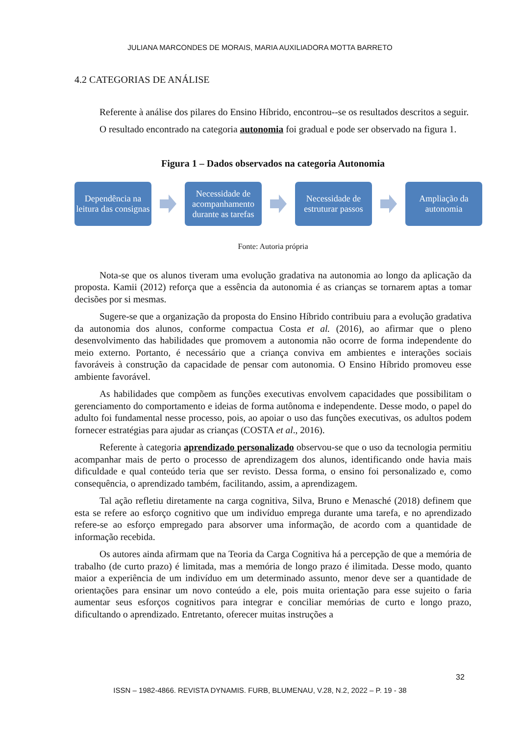JULIANA MARCONDES DE MORAIS, MARIA AUXILIADORA MOTTA BARRETO
4.2 CATEGORIAS DE ANÁLISE
Referente à análise dos pilares do Ensino Híbrido, encontrou--se os resultados descritos a seguir.
O resultado encontrado na categoria autonomia foi gradual e pode ser observado na figura 1.
Figura 1 – Dados observados na categoria Autonomia
Dependência na leitura das consignas
Necessidade de acompanhamento durante as tarefas
Necessidade de estruturar passos
Ampliação da autonomia
Fonte: Autoria própria
Nota-se que os alunos tiveram uma evolução gradativa na autonomia ao longo da aplicação da proposta. Kamii (2012) reforça que a essência da autonomia é as crianças se tornarem aptas a tomar decisões por si mesmas.
Sugere-se que a organização da proposta do Ensino Híbrido contribuiu para a evolução gradativa da autonomia dos alunos, conforme compactua Costa et al. (2016), ao afirmar que o pleno desenvolvimento das habilidades que promovem a autonomia não ocorre de forma independente do meio externo. Portanto, é necessário que a criança conviva em ambientes e interações sociais favoráveis à construção da capacidade de pensar com autonomia. O Ensino Híbrido promoveu esse ambiente favorável.
As habilidades que compõem as funções executivas envolvem capacidades que possibilitam o gerenciamento do comportamento e ideias de forma autônoma e independente. Desse modo, o papel do adulto foi fundamental nesse processo, pois, ao apoiar o uso das funções executivas, os adultos podem fornecer estratégias para ajudar as crianças (COSTA et al., 2016).
Referente à categoria aprendizado personalizado observou-se que o uso da tecnologia permitiu acompanhar mais de perto o processo de aprendizagem dos alunos, identificando onde havia mais dificuldade e qual conteúdo teria que ser revisto. Dessa forma, o ensino foi personalizado e, como consequência, o aprendizado também, facilitando, assim, a aprendizagem.
Tal ação refletiu diretamente na carga cognitiva, Silva, Bruno e Menasché (2018) definem que esta se refere ao esforço cognitivo que um indivíduo emprega durante uma tarefa, e no aprendizado refere-se ao esforço empregado para absorver uma informação, de acordo com a quantidade de informação recebida.
Os autores ainda afirmam que na Teoria da Carga Cognitiva há a percepção de que a memória de trabalho (de curto prazo) é limitada, mas a memória de longo prazo é ilimitada. Desse modo, quanto maior a experiência de um indivíduo em um determinado assunto, menor deve ser a quantidade de orientações para ensinar um novo conteúdo a ele, pois muita orientação para esse sujeito o faria aumentar seus esforços cognitivos para integrar e conciliar memórias de curto e longo prazo, dificultando o aprendizado. Entretanto, oferecer muitas instruções a
32
ISSN – 1982-4866. REVISTA DYNAMIS. FURB, BLUMENAU, V.28, N.2, 2022 – P. 19 - 38